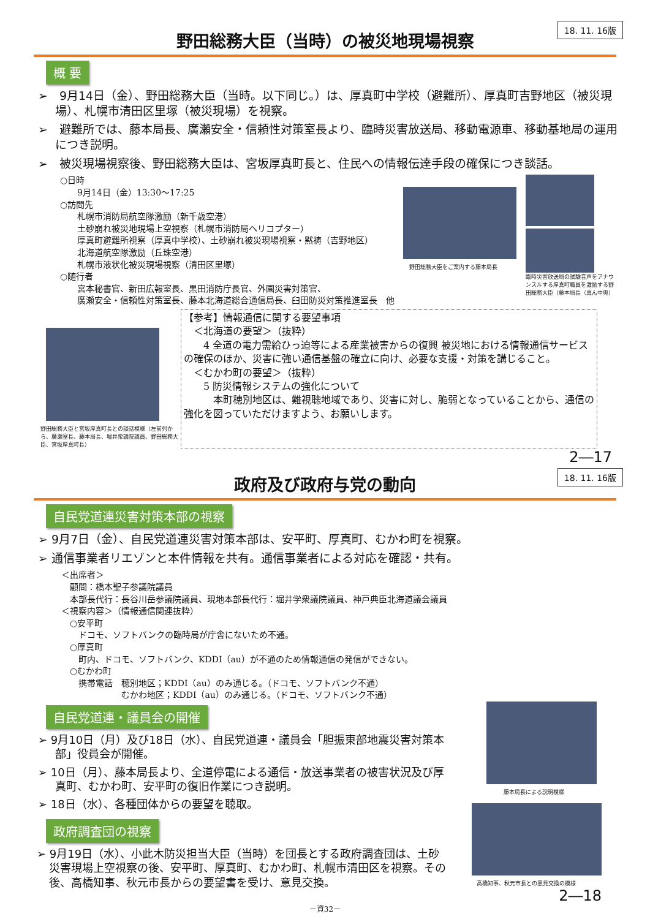18. 11. 16版
野田総務大臣（当時）の被災地現場視察
概 要
➢　9月14日（金）、野田総務大臣（当時。以下同じ。）は、厚真町中学校（避難所）、厚真町吉野地区（被災現場）、札幌市清田区里塚（被災現場）を視察。
➢　避難所では、藤本局長、廣瀬安全・信頼性対策室長より、臨時災害放送局、移動電源車、移動基地局の運用につき説明。
➢　被災現場視察後、野田総務大臣は、宮坂厚真町長と、住民への情報伝達手段の確保につき談話。
○日時
　　9月14日（金）13:30～17:25
○訪問先
　　札幌市消防局航空隊激励（新千歳空港）
　　土砂崩れ被災地現場上空視察（札幌市消防局ヘリコプター）
　　厚真町避難所視察（厚真中学校）、土砂崩れ被災現場視察・黙祷（吉野地区）
　　北海道航空隊激励（丘珠空港）
　　札幌市液状化被災現場視察（清田区里塚）
○随行者
　　宮本秘書官、新田広報室長、黒田消防庁長官、外園災害対策官、
　　廣瀬安全・信頼性対策室長、藤本北海道総合通信局長、臼田防災対策推進室長　他
野田総務大臣をご案内する藤本局長
臨時災害放送局の試験音声をアナウンスルする厚真町職員を激励する野田総務大臣（藤本局長（真ん中奥）
野田総務大臣と宮坂厚真町長との談話模様（左前列から、廣瀬室長、藤本局長、堀井衆議院議員、野田総務大臣、宮坂厚真町長）
【参考】情報通信に関する要望事項
　＜北海道の要望＞（抜粋）
　　4 全道の電力需給ひっ迫等による産業被害からの復興 被災地における情報通信サービスの確保のほか、災害に強い通信基盤の確立に向け、必要な支援・対策を講じること。
　＜むかわ町の要望＞（抜粋）
　　5 防災情報システムの強化について
　　　本町穂別地区は、難視聴地域であり、災害に対し、脆弱となっていることから、通信の強化を図っていただけますよう、お願いします。
2―17
18. 11. 16版
政府及び政府与党の動向
自民党道連災害対策本部の視察
➢ 9月7日（金）、自民党道連災害対策本部は、安平町、厚真町、むかわ町を視察。
➢ 通信事業者リエゾンと本件情報を共有。通信事業者による対応を確認・共有。
＜出席者＞
　顧問：橋本聖子参議院議員
　本部長代行：長谷川岳参議院議員、現地本部長代行：堀井学衆議院議員、神戸典臣北海道議会議員
＜視察内容＞（情報通信関連抜粋）
　○安平町
　　ドコモ、ソフトバンクの臨時局が庁舎にないため不通。
　○厚真町
　　町内、ドコモ、ソフトバンク、KDDI（au）が不通のため情報通信の発信ができない。
　○むかわ町
　　携帯電話　穂別地区；KDDI（au）のみ通じる。（ドコモ、ソフトバンク不通）
　　　　　　　むかわ地区；KDDI（au）のみ通じる。（ドコモ、ソフトバンク不通）
自民党道連・議員会の開催
➢ 9月10日（月）及び18日（水）、自民党道連・議員会「胆振東部地震災害対策本部」役員会が開催。
➢ 10日（月）、藤本局長より、全道停電による通信・放送事業者の被害状況及び厚真町、むかわ町、安平町の復旧作業につき説明。
➢ 18日（水）、各種団体からの要望を聴取。
政府調査団の視察
➢ 9月19日（水）、小此木防災担当大臣（当時）を団長とする政府調査団は、土砂災害現場上空視察の後、安平町、厚真町、むかわ町、札幌市清田区を視察。その後、高橋知事、秋元市長からの要望書を受け、意見交換。
藤本局長による説明模様
高橋知事、秋元市長との意見交換の模様
2―18
－資32－